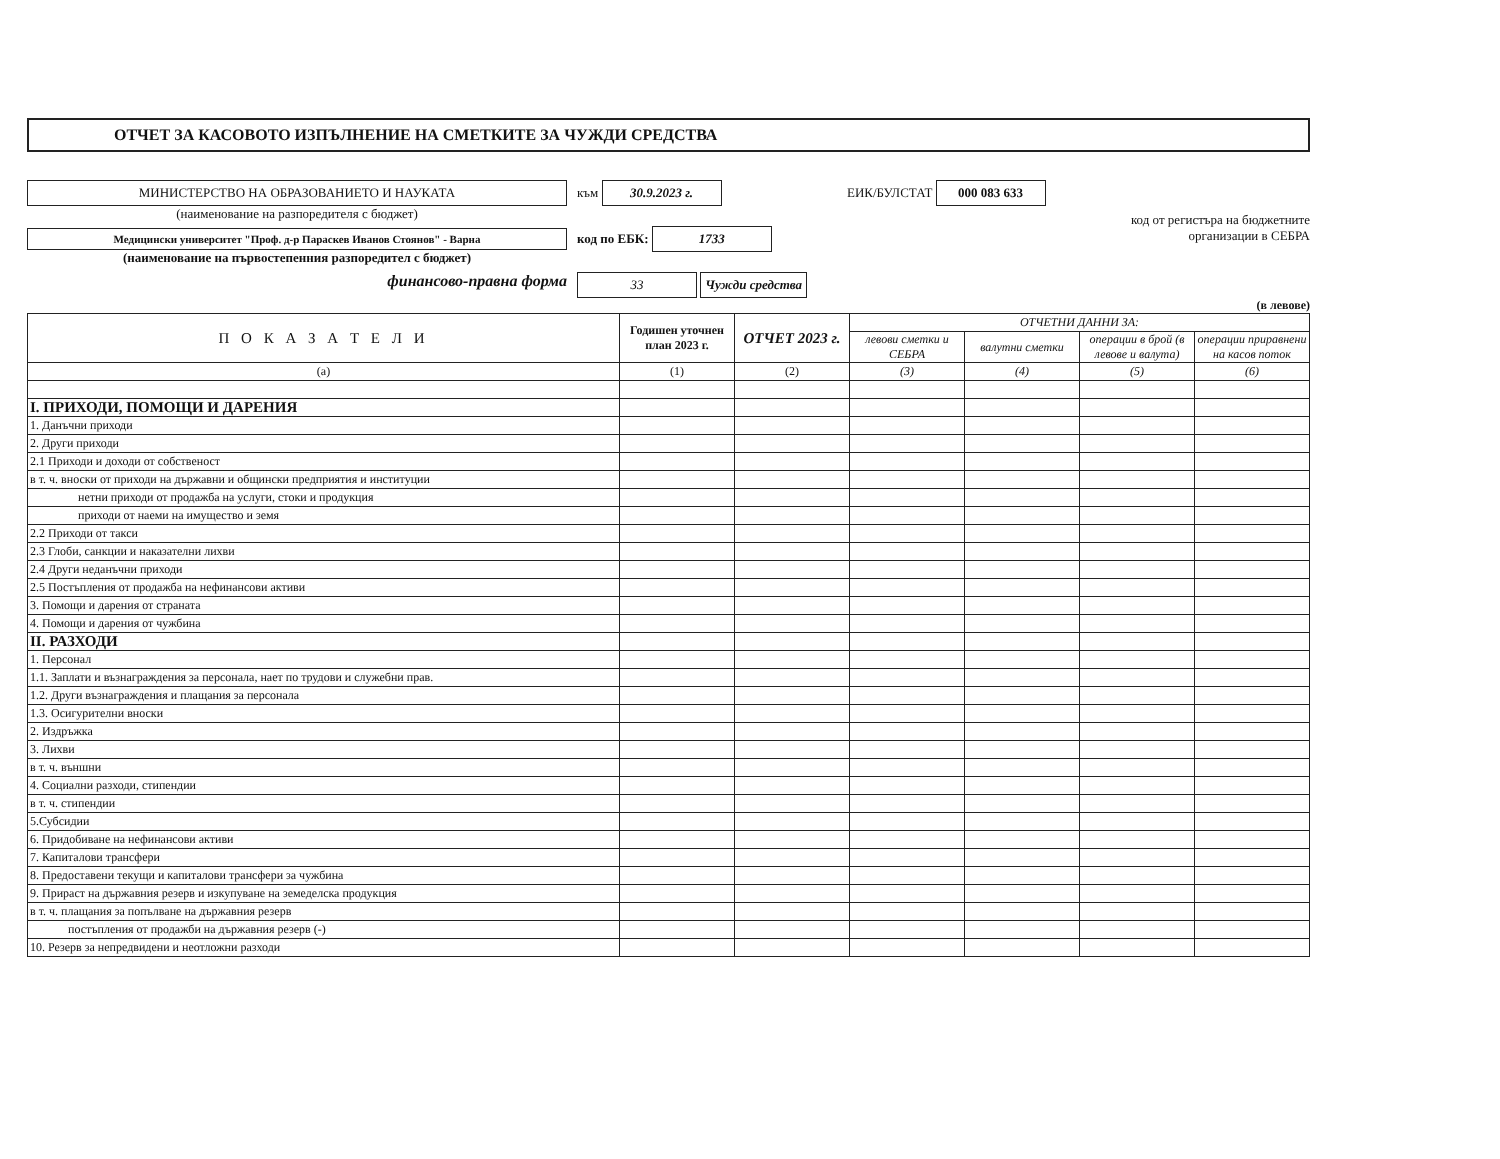ОТЧЕТ ЗА КАСОВОТО ИЗПЪЛНЕНИЕ НА СМЕТКИТЕ ЗА ЧУЖДИ СРЕДСТВА
МИНИСТЕРСТВО НА ОБРАЗОВАНИЕТО И НАУКАТА
(наименование на разпоредителя с бюджет)
Медицински университет "Проф. д-р Параскев Иванов Стоянов" - Варна
(наименование на първостепенния разпоредител с бюджет)
финансово-правна форма
към 30.9.2023 г.
код по ЕБК: 1733
33 Чужди средства
ЕИК/БУЛСТАТ 000 083 633
код от регистъра на бюджетните
организации в СЕБРА
(в левове)
| П О К А З А Т Е Л И | Годишен уточнен план 2023 г. | ОТЧЕТ 2023 г. | ОТЧЕТНИ ДАННИ ЗА: | | | |
| --- | --- | --- | --- | --- | --- | --- |
| | | | левови сметки и СЕБРА | валутни сметки | операции в брой (в левове и валута) | операции приравнени на касов поток |
| (a) | (1) | (2) | (3) | (4) | (5) | (6) |
| I. ПРИХОДИ, ПОМОЩИ И ДАРЕНИЯ | | | | | | |
| 1. Данъчни приходи | | | | | | |
| 2. Други приходи | | | | | | |
| 2.1 Приходи и доходи от собственост | | | | | | |
| в т. ч. вноски от приходи на държавни и общински предприятия и институции | | | | | | |
| нетни приходи от продажба на услуги, стоки и продукция | | | | | | |
| приходи от наеми на имущество и земя | | | | | | |
| 2.2 Приходи от такси | | | | | | |
| 2.3 Глоби, санкции и наказателни лихви | | | | | | |
| 2.4 Други неданъчни приходи | | | | | | |
| 2.5 Постъпления от продажба на нефинансови активи | | | | | | |
| 3. Помощи и дарения от страната | | | | | | |
| 4. Помощи и дарения от чужбина | | | | | | |
| II. РАЗХОДИ | | | | | | |
| 1. Персонал | | | | | | |
| 1.1. Заплати и възнаграждения за персонала, нает по трудови и служебни прав. | | | | | | |
| 1.2. Други възнаграждения и плащания за персонала | | | | | | |
| 1.3. Осигурителни вноски | | | | | | |
| 2. Издръжка | | | | | | |
| 3. Лихви | | | | | | |
| в т. ч. външни | | | | | | |
| 4. Социални разходи, стипендии | | | | | | |
| в т. ч. стипендии | | | | | | |
| 5.Субсидии | | | | | | |
| 6. Придобиване на нефинансови активи | | | | | | |
| 7. Капиталови трансфери | | | | | | |
| 8. Предоставени текущи и капиталови трансфери за чужбина | | | | | | |
| 9. Прираст на държавния резерв и изкупуване на земеделска продукция | | | | | | |
| в т. ч. плащания за попълване на държавния резерв | | | | | | |
| постъпления от продажби на държавния резерв (-) | | | | | | |
| 10. Резерв за непредвидени и неотложни разходи | | | | | | |